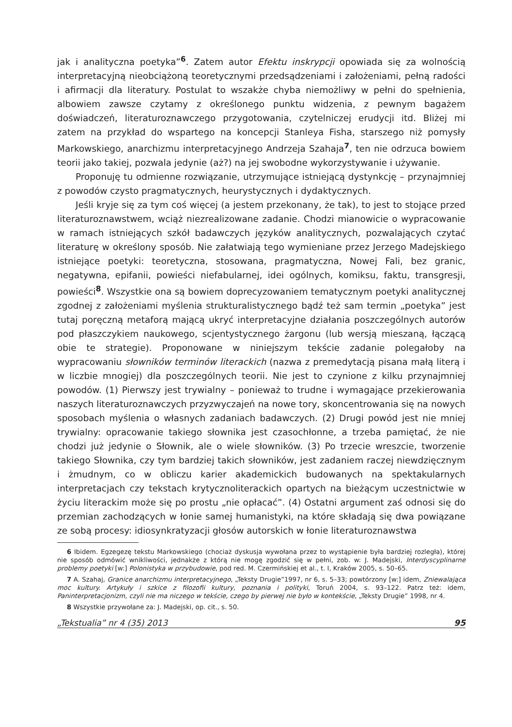jak i analityczna poetyka”<sup>6</sup>. Zatem autor Efektu inskrypcji opowiada się za wolnością interpretacyjną nieobciążoną teoretycznymi przedsądzeniami i założeniami, pełną radości i afirmacji dla literatury. Postulat to wszakże chyba niemożliwy w pełni do spełnienia, albowiem zawsze czytamy z określonego punktu widzenia, z pewnym bagażem doświadczeń, literaturoznawczego przygotowania, czytelniczej erudycji itd. Bliżej mi zatem na przykład do wspartego na koncepcji Stanleya Fisha, starszego niż pomysły Markowskiego, anarchizmu interpretacyjnego Andrzeja Szahaja<sup>7</sup>, ten nie odrzuca bowiem teorii jako takiej, pozwala jedynie (aż?) na jej swobodne wykorzystywanie i używanie.
Proponuję tu odmienne rozwiązanie, utrzymujące istniejącą dystynkcję – przynajmniej z powodów czysto pragmatycznych, heurystycznych i dydaktycznych.
Jeśli kryje się za tym coś więcej (a jestem przekonany, że tak), to jest to stojące przed literaturoznawstwem, wciąż niezrealizowane zadanie. Chodzi mianowicie o wypracowanie w ramach istniejących szkół badawczych języków analitycznych, pozwalających czytać literaturę w określony sposób. Nie załatwiają tego wymieniane przez Jerzego Madejskiego istniejące poetyki: teoretyczna, stosowana, pragmatyczna, Nowej Fali, bez granic, negatywna, epifanii, powieści niefabularnej, idei ogólnych, komiksu, faktu, transgresji, powieści<sup>8</sup>. Wszystkie ona są bowiem doprecyzowaniem tematycznym poetyki analitycznej zgodnej z założeniami myślenia strukturalistycznego bądź też sam termin „poetyka” jest tutaj poręczną metaforą mającą ukryć interpretacyjne działania poszczególnych autorów pod płaszczykiem naukowego, scjentystycznego żargonu (lub wersją mieszaną, łączącą obie te strategie). Proponowane w niniejszym tekście zadanie polegałoby na wypracowaniu słowników terminów literackich (nazwa z premedytacją pisana małą literą i w liczbie mnogiej) dla poszczególnych teorii. Nie jest to czynione z kilku przynajmniej powodów. (1) Pierwszy jest trywialny – ponieważ to trudne i wymagające przekierowania naszych literaturoznawczych przyzwyczajeń na nowe tory, skoncentrowania się na nowych sposobach myślenia o własnych zadaniach badawczych. (2) Drugi powód jest nie mniej trywialny: opracowanie takiego słownika jest czasochłonne, a trzeba pamiętać, że nie chodzi już jedynie o Słownik, ale o wiele słowników. (3) Po trzecie wreszcie, tworzenie takiego Słownika, czy tym bardziej takich słowników, jest zadaniem raczej niewdzięcznym i żmudnym, co w obliczu karier akademickich budowanych na spektakularnych interpretacjach czy tekstach krytycznoliterackich opartych na bieżącym uczestnictwie w życiu literackim może się po prostu „nie opłacać”. (4) Ostatni argument zaś odnosi się do przemian zachodzących w łonie samej humanistyki, na które składają się dwa powiązane ze sobą procesy: idiosynkratyzacji głosów autorskich w łonie literaturoznawstwa
6 Ibidem. Egzegezę tekstu Markowskiego (chociaż dyskusja wywołana przez to wystąpienie była bardziej rozległa), której nie sposób odmówić wnikliwości, jednakże z którą nie mogę zgodzić się w pełni, zob. w: J. Madejski, Interdyscyplinarne problemy poetyki [w:] Polonistyka w przybudowie, pod red. M. Czermińskiej et al., t. I, Kraków 2005, s. 50–65.
7 A. Szahaj, Granice anarchizmu interpretacyjnego, „Teksty Drugie”1997, nr 6, s. 5–33; powtórzony [w:] idem, Zniewalająca moc kultury. Artykuły i szkice z filozofii kultury, poznania i polityki, Toruń 2004, s. 93–122. Patrz też: idem, Paninterpretacjonizm, czyli nie ma niczego w tekście, czego by pierwej nie było w kontekście, „Teksty Drugie” 1998, nr 4.
8 Wszystkie przywołane za: J. Madejski, op. cit., s. 50.
„Tekstualia” nr 4 (35) 2013 95